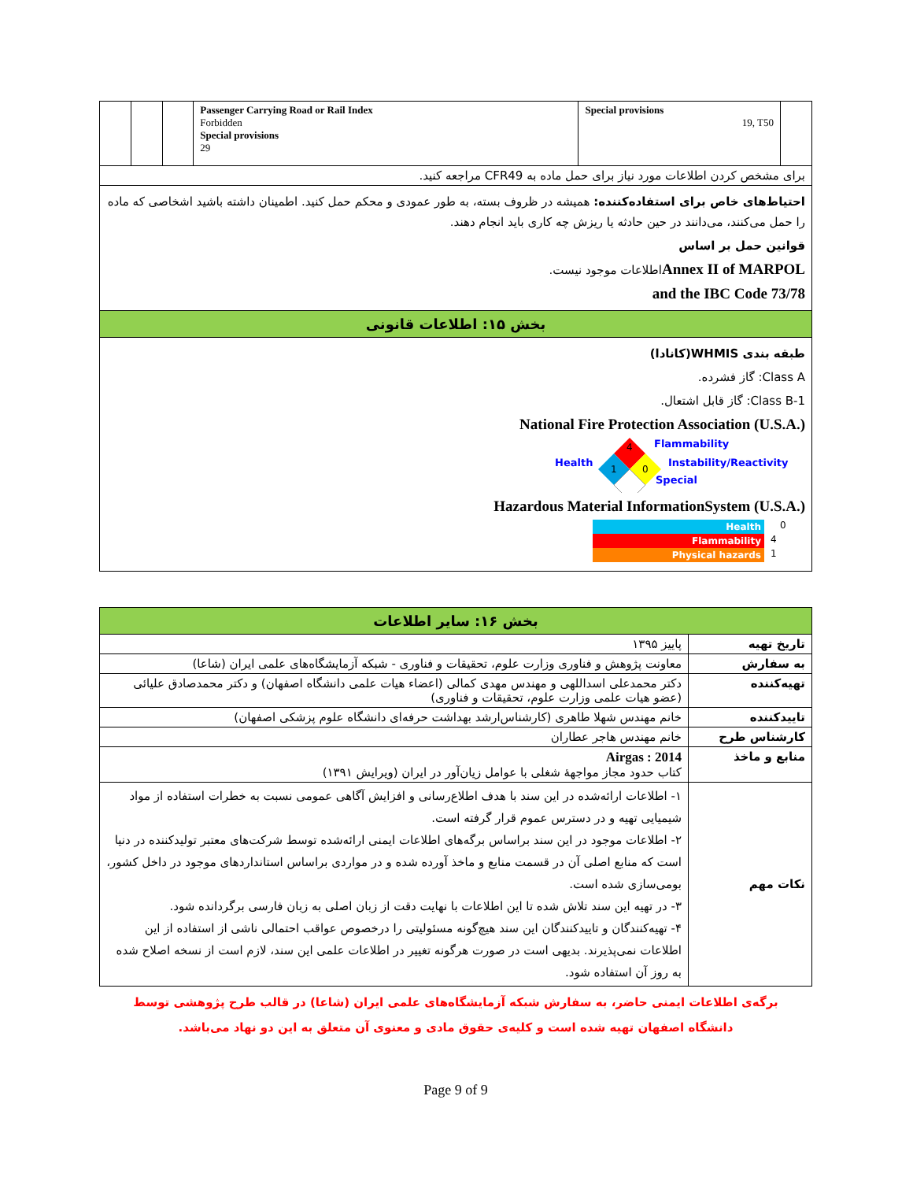| | | | Passenger Carrying Road or Rail Index Forbidden Special provisions 29 | Special provisions 19, T50 | |
| برای مشخص کردن اطلاعات مورد نیاز برای حمل ماده به CFR49 مراجعه کنید. | | | | | |
| احتیاط‌های خاص برای استفاده‌کننده: همیشه در ظروف بسته، به طور عمودی و محکم حمل کنید. اطمینان داشته باشید اشخاصی که ماده را حمل می‌کنند، می‌دانند در حین حادثه یا ریزش چه کاری باید انجام دهند. قوانین حمل بر اساس Annex II of MARPOL اطلاعات موجود نیست. 73/78 and the IBC Code | | | | | |
| بخش ۱۵: اطلاعات قانونی | | | | | |
| طبقه بندی WHMIS(کانادا) Class A: گاز فشرده. Class B-1: گاز قابل اشتعال. National Fire Protection Association (U.S.A.) Health 4 1 0 Flammability Instability/Reactivity Special Hazardous Material InformationSystem (U.S.A.) Health 0 Flammability 4 Physical hazards 1 | | | | | |
| بخش ۱۶: سایر اطلاعات | |
| تاریخ تهیه | پاییز ۱۳۹۵ |
| به سفارش | معاونت پژوهش و فناوری وزارت علوم، تحقیقات و فناوری - شبکه آزمایشگاه‌های علمی ایران (شاعا) |
| تهیه‌کننده | دکتر محمدعلی اسداللهی و مهندس مهدی کمالی (اعضاء هیات علمی دانشگاه اصفهان) و دکتر محمدصادق علیائی (عضو هیات علمی وزارت علوم، تحقیقات و فناوری) |
| تاییدکننده | خانم مهندس شهلا طاهری (کارشناس‌ارشد بهداشت حرفه‌ای دانشگاه علوم پزشکی اصفهان) |
| کارشناس طرح | خانم مهندس هاجر عطاران |
| منابع و ماخذ | Airgas : 2014 کتاب حدود مجاز مواجههٔ شغلی با عوامل زیان‌آور در ایران (ویرایش ۱۳۹۱) |
| نکات مهم | ۱- اطلاعات ارائه‌شده در این سند با هدف اطلاع‌رسانی و افزایش آگاهی عمومی نسبت به خطرات استفاده از مواد شیمیایی تهیه و در دسترس عموم قرار گرفته است. ۲- اطلاعات موجود در این سند براساس برگه‌های اطلاعات ایمنی ارائه‌شده توسط شرکت‌های معتبر تولیدکننده در دنیا است که منابع اصلی آن در قسمت منابع و ماخذ آورده شده و در مواردی براساس استانداردهای موجود در داخل کشور، بومی‌سازی شده است. ۳- در تهیه این سند تلاش شده تا این اطلاعات با نهایت دقت از زبان اصلی به زبان فارسی برگردانده شود. ۴- تهیه‌کنندگان و تاییدکنندگان این سند هیچ‌گونه مسئولیتی را درخصوص عواقب احتمالی ناشی از استفاده از این اطلاعات نمی‌پذیرند. بدیهی است در صورت هرگونه تغییر در اطلاعات علمی این سند، لازم است از نسخه اصلاح شده به روز آن استفاده شود. |
برگه‌ی اطلاعات ایمنی حاضر، به سفارش شبکه آزمایشگاه‌های علمی ایران (شاعا) در قالب طرح پژوهشی توسط
دانشگاه اصفهان تهیه شده است و کلیه‌ی حقوق مادی و معنوی آن متعلق به این دو نهاد می‌باشد.
Page 9 of 9